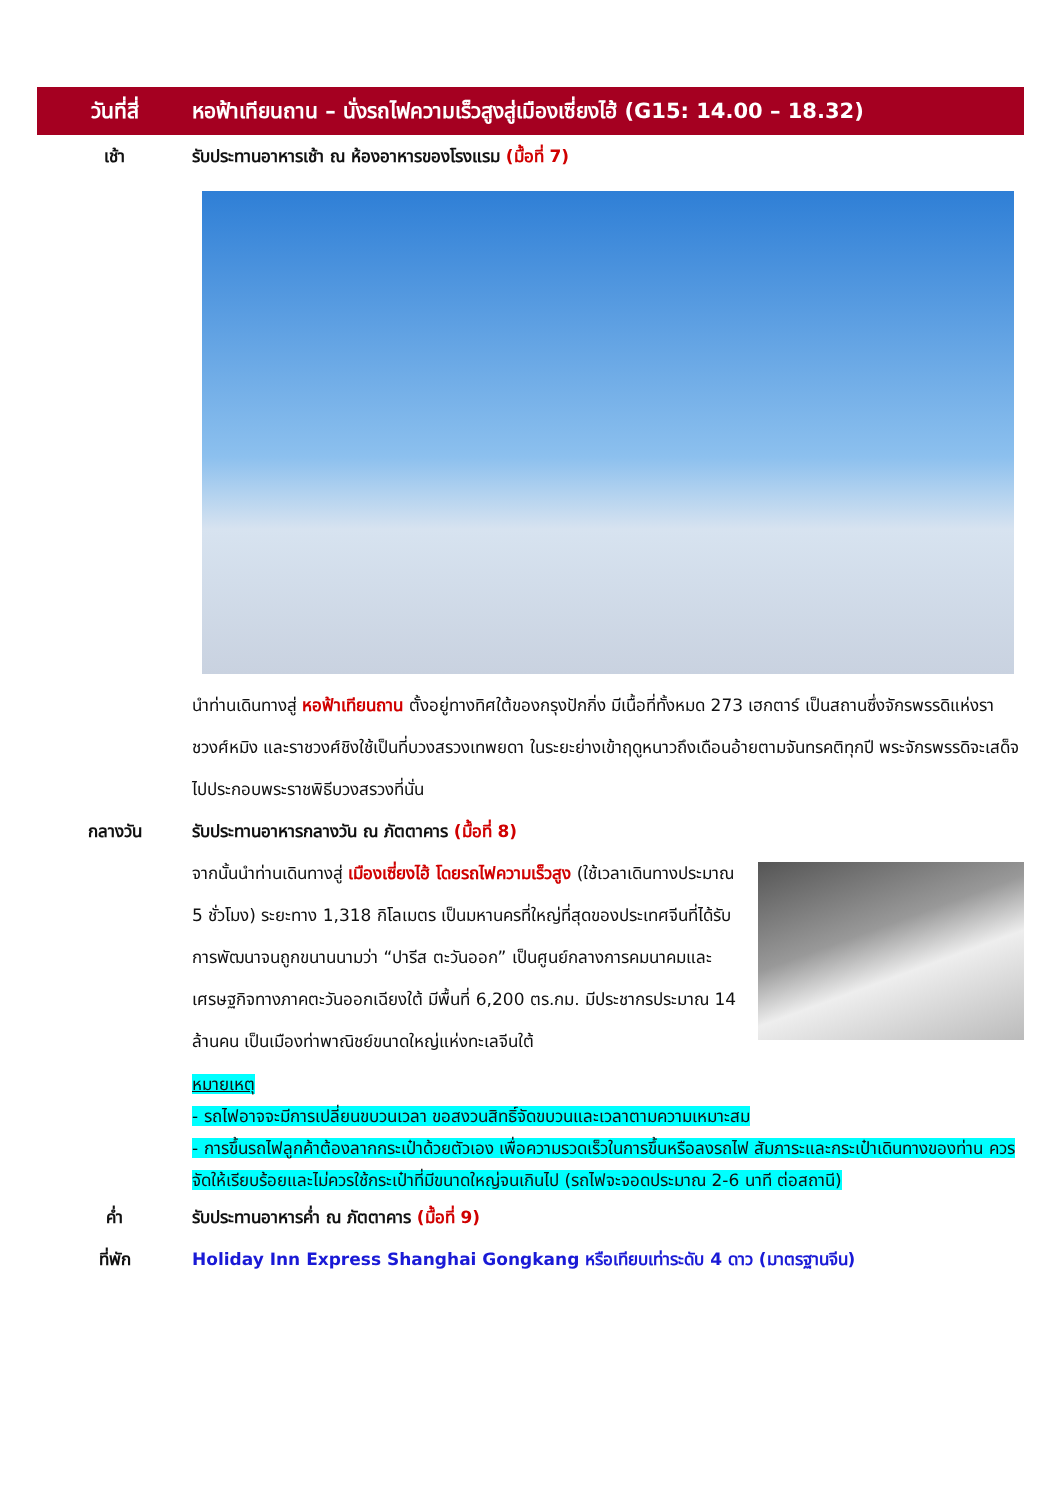วันที่สี่
หอฟ้าเทียนถาน – นั่งรถไฟความเร็วสูงสู่เมืองเซี่ยงไฮ้ (G15: 14.00 – 18.32)
เช้า รับประทานอาหารเช้า ณ ห้องอาหารของโรงแรม (มื้อที่ 7)
นำท่านเดินทางสู่ หอฟ้าเทียนถาน ตั้งอยู่ทางทิศใต้ของกรุงปักกิ่ง มีเนื้อที่ทั้งหมด 273 เฮกตาร์ เป็นสถานซึ่งจักรพรรดิแห่งราชวงศ์หมิง และราชวงศ์ชิงใช้เป็นที่บวงสรวงเทพยดา ในระยะย่างเข้าฤดูหนาวถึงเดือนอ้ายตามจันทรคติทุกปี พระจักรพรรดิจะเสด็จไปประกอบพระราชพิธีบวงสรวงที่นั่น
กลางวัน รับประทานอาหารกลางวัน ณ ภัตตาคาร (มื้อที่ 8)
จากนั้นนำท่านเดินทางสู่ เมืองเซี่ยงไฮ้ โดยรถไฟความเร็วสูง (ใช้เวลาเดินทางประมาณ 5 ชั่วโมง) ระยะทาง 1,318 กิโลเมตร เป็นมหานครที่ใหญ่ที่สุดของประเทศจีนที่ได้รับการพัฒนาจนถูกขนานนามว่า “ปารีส ตะวันออก” เป็นศูนย์กลางการคมนาคมและเศรษฐกิจทางภาคตะวันออกเฉียงใต้ มีพื้นที่ 6,200 ตร.กม. มีประชากรประมาณ 14 ล้านคน เป็นเมืองท่าพาณิชย์ขนาดใหญ่แห่งทะเลจีนใต้
หมายเหตุ
- รถไฟอาจจะมีการเปลี่ยนขบวนเวลา ขอสงวนสิทธิ์จัดขบวนและเวลาตามความเหมาะสม
- การขึ้นรถไฟลูกค้าต้องลากกระเป๋าด้วยตัวเอง เพื่อความรวดเร็วในการขึ้นหรือลงรถไฟ สัมภาระและกระเป๋าเดินทางของท่าน ควรจัดให้เรียบร้อยและไม่ควรใช้กระเป๋าที่มีขนาดใหญ่จนเกินไป (รถไฟจะจอดประมาณ 2-6 นาที ต่อสถานี)
ค่ำ รับประทานอาหารค่ำ ณ ภัตตาคาร (มื้อที่ 9)
ที่พัก Holiday Inn Express Shanghai Gongkang หรือเทียบเท่าระดับ 4 ดาว (มาตรฐานจีน)